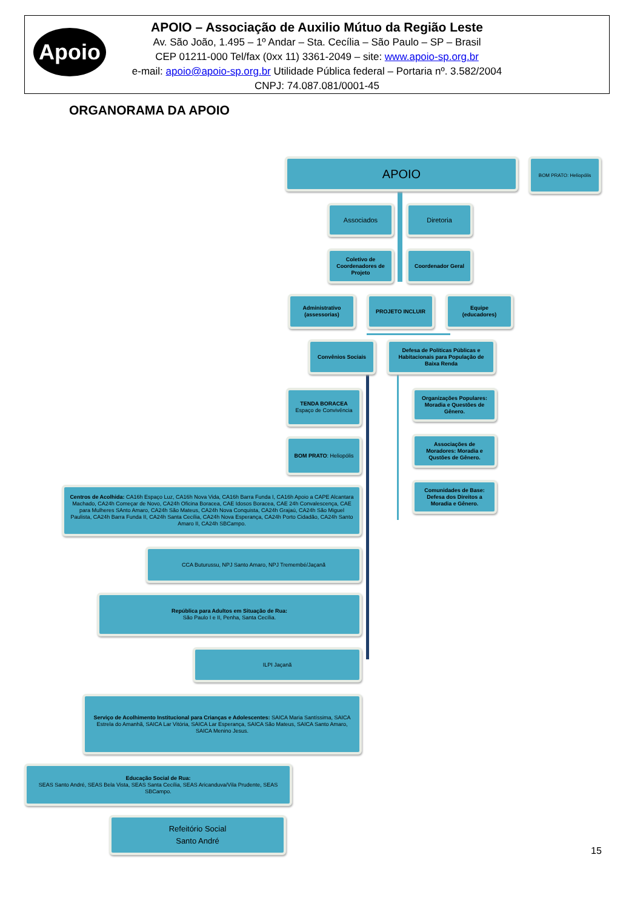Apoio
APOIO – Associação de Auxilio Mútuo da Região Leste
Av. São João, 1.495 – 1º Andar – Sta. Cecília – São Paulo – SP – Brasil
CEP 01211-000 Tel/fax (0xx 11) 3361-2049 – site: www.apoio-sp.org.br
e-mail: apoio@apoio-sp.org.br Utilidade Pública federal – Portaria nº. 3.582/2004
CNPJ: 74.087.081/0001-45
ORGANORAMA DA APOIO
APOIO BOM PRATO: Heliopólis
Associados Diretoria
Coletivo de Coordenadores de Projeto
Coordenador Geral
Administrativo (assessorias)
PROJETO INCLUIR Equipe (educadores)
Convênios Sociais
Defesa de Políticas Públicas e Habitacionais para População de Baixa Renda
TENDA BORACEA
Espaço de Convivência
BOM PRATO: Heliopólis
Organizações Populares: Moradia e Questões de Gênero.
Associações de Moradores: Moradia e Qustões de Gênero.
Comunidades de Base: Defesa dos Direitos a Moradia e Gênero.
Centros de Acolhida: CA16h Espaço Luz, CA16h Nova Vida, CA16h Barra Funda I, CA16h Apoio a CAPE Alcantara Machado, CA24h Começar de Novo, CA24h Oficina Boracea, CAE Idosos Boracea, CAE 24h Convalescença, CAE para Mulheres SAnto Amaro, CA24h São Mateus, CA24h Nova Conquista, CA24h Grajaú, CA24h São Miguel Paulista, CA24h Barra Funda II, CA24h Santa Cecília, CA24h Nova Esperança, CA24h Porto Cidadão, CA24h Santo Amaro II, CA24h SBCampo.
CCA Buturussu, NPJ Santo Amaro, NPJ Tremembé/Jaçanã
República para Adultos em Situação de Rua:
São Paulo I e II, Penha, Santa Cecília.
ILPI Jaçanã
Serviço de Acolhimento Institucional para Crianças e Adolescentes: SAICA Maria Santíssima, SAICA Estrela do Amanhã, SAICA Lar Vitória, SAICA Lar Esperança, SAICA São Mateus, SAICA Santo Amaro, SAICA Menino Jesus.
Educação Social de Rua:
SEAS Santo André, SEAS Bela Vista, SEAS Santa Cecília, SEAS Aricanduva/Vila Prudente, SEAS SBCampo.
Refeitório Social
Santo André
15